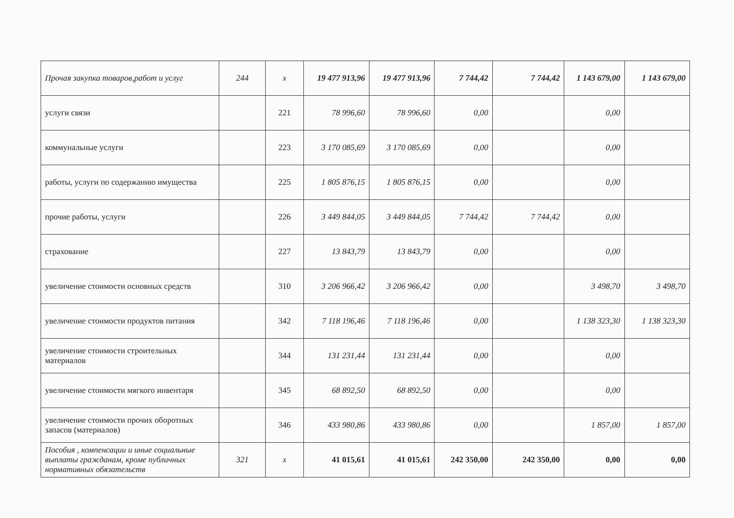| Прочая закупка товаров,работ и услуг | 244 | х | 19 477 913,96 | 19 477 913,96 | 7 744,42 | 7 744,42 | 1 143 679,00 | 1 143 679,00 |
| услуги связи | | 221 | 78 996,60 | 78 996,60 | 0,00 | | 0,00 | |
| коммунальные услуги | | 223 | 3 170 085,69 | 3 170 085,69 | 0,00 | | 0,00 | |
| работы, услуги по содержанию имущества | | 225 | 1 805 876,15 | 1 805 876,15 | 0,00 | | 0,00 | |
| прочие работы, услуги | | 226 | 3 449 844,05 | 3 449 844,05 | 7 744,42 | 7 744,42 | 0,00 | |
| страхование | | 227 | 13 843,79 | 13 843,79 | 0,00 | | 0,00 | |
| увеличение стоимости основных средств | | 310 | 3 206 966,42 | 3 206 966,42 | 0,00 | | 3 498,70 | 3 498,70 |
| увеличение стоимости продуктов питания | | 342 | 7 118 196,46 | 7 118 196,46 | 0,00 | | 1 138 323,30 | 1 138 323,30 |
| увеличение стоимости строительных материалов | | 344 | 131 231,44 | 131 231,44 | 0,00 | | 0,00 | |
| увеличение стоимости мягкого инвентаря | | 345 | 68 892,50 | 68 892,50 | 0,00 | | 0,00 | |
| увеличение стоимости прочих оборотных запасов (материалов) | | 346 | 433 980,86 | 433 980,86 | 0,00 | | 1 857,00 | 1 857,00 |
| Пособия , компенсации и иные социальные выплаты гражданам, кроме публичных нормативных обязательств | 321 | х | 41 015,61 | 41 015,61 | 242 350,00 | 242 350,00 | 0,00 | 0,00 |